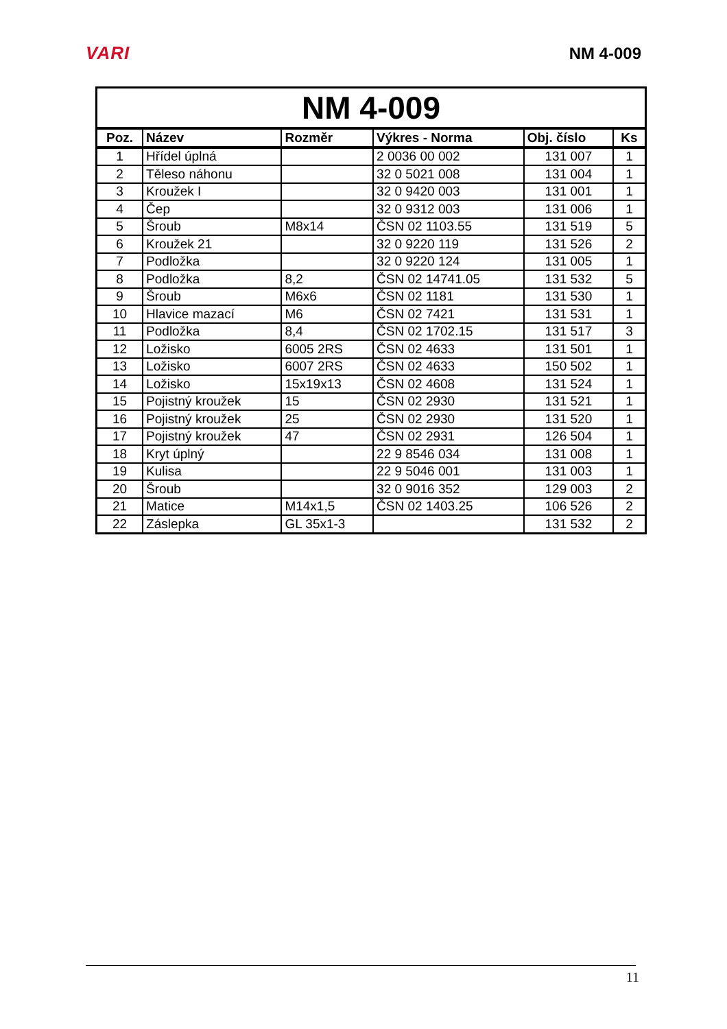VARI NM 4-009
| NM 4-009 | | | | | |
| --- | --- | --- | --- | --- | --- |
| Poz. | Název | Rozměr | Výkres - Norma | Obj. číslo | Ks |
| 1 | Hřídel úplná | | 2 0036 00 002 | 131 007 | 1 |
| 2 | Těleso náhonu | | 32 0 5021 008 | 131 004 | 1 |
| 3 | Kroužek I | | 32 0 9420 003 | 131 001 | 1 |
| 4 | Čep | | 32 0 9312 003 | 131 006 | 1 |
| 5 | Šroub | M8x14 | ČSN 02 1103.55 | 131 519 | 5 |
| 6 | Kroužek 21 | | 32 0 9220 119 | 131 526 | 2 |
| 7 | Podložka | | 32 0 9220 124 | 131 005 | 1 |
| 8 | Podložka | 8,2 | ČSN 02 14741.05 | 131 532 | 5 |
| 9 | Šroub | M6x6 | ČSN 02 1181 | 131 530 | 1 |
| 10 | Hlavice mazací | M6 | ČSN 02 7421 | 131 531 | 1 |
| 11 | Podložka | 8,4 | ČSN 02 1702.15 | 131 517 | 3 |
| 12 | Ložisko | 6005 2RS | ČSN 02 4633 | 131 501 | 1 |
| 13 | Ložisko | 6007 2RS | ČSN 02 4633 | 150 502 | 1 |
| 14 | Ložisko | 15x19x13 | ČSN 02 4608 | 131 524 | 1 |
| 15 | Pojistný kroužek | 15 | ČSN 02 2930 | 131 521 | 1 |
| 16 | Pojistný kroužek | 25 | ČSN 02 2930 | 131 520 | 1 |
| 17 | Pojistný kroužek | 47 | ČSN 02 2931 | 126 504 | 1 |
| 18 | Kryt úplný | | 22 9 8546 034 | 131 008 | 1 |
| 19 | Kulisa | | 22 9 5046 001 | 131 003 | 1 |
| 20 | Šroub | | 32 0 9016 352 | 129 003 | 2 |
| 21 | Matice | M14x1,5 | ČSN 02 1403.25 | 106 526 | 2 |
| 22 | Záslepka | GL 35x1-3 | | 131 532 | 2 |
11